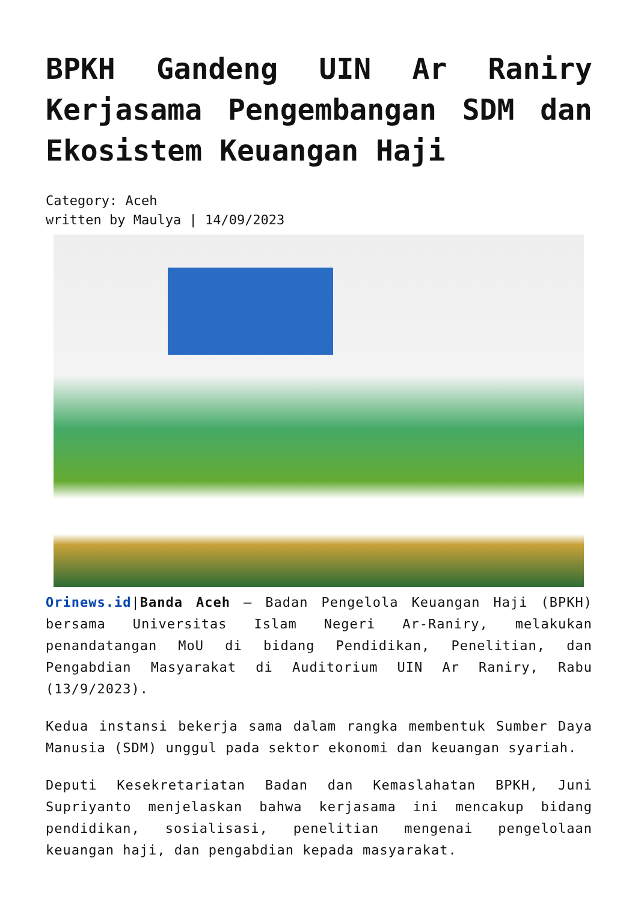BPKH Gandeng UIN Ar Raniry Kerjasama Pengembangan SDM dan Ekosistem Keuangan Haji
Category: Aceh
written by Maulya | 14/09/2023
Orinews.id|Banda Aceh – Badan Pengelola Keuangan Haji (BPKH) bersama Universitas Islam Negeri Ar-Raniry, melakukan penandatangan MoU di bidang Pendidikan, Penelitian, dan Pengabdian Masyarakat di Auditorium UIN Ar Raniry, Rabu (13/9/2023).
Kedua instansi bekerja sama dalam rangka membentuk Sumber Daya Manusia (SDM) unggul pada sektor ekonomi dan keuangan syariah.
Deputi Kesekretariatan Badan dan Kemaslahatan BPKH, Juni Supriyanto menjelaskan bahwa kerjasama ini mencakup bidang pendidikan, sosialisasi, penelitian mengenai pengelolaan keuangan haji, dan pengabdian kepada masyarakat.